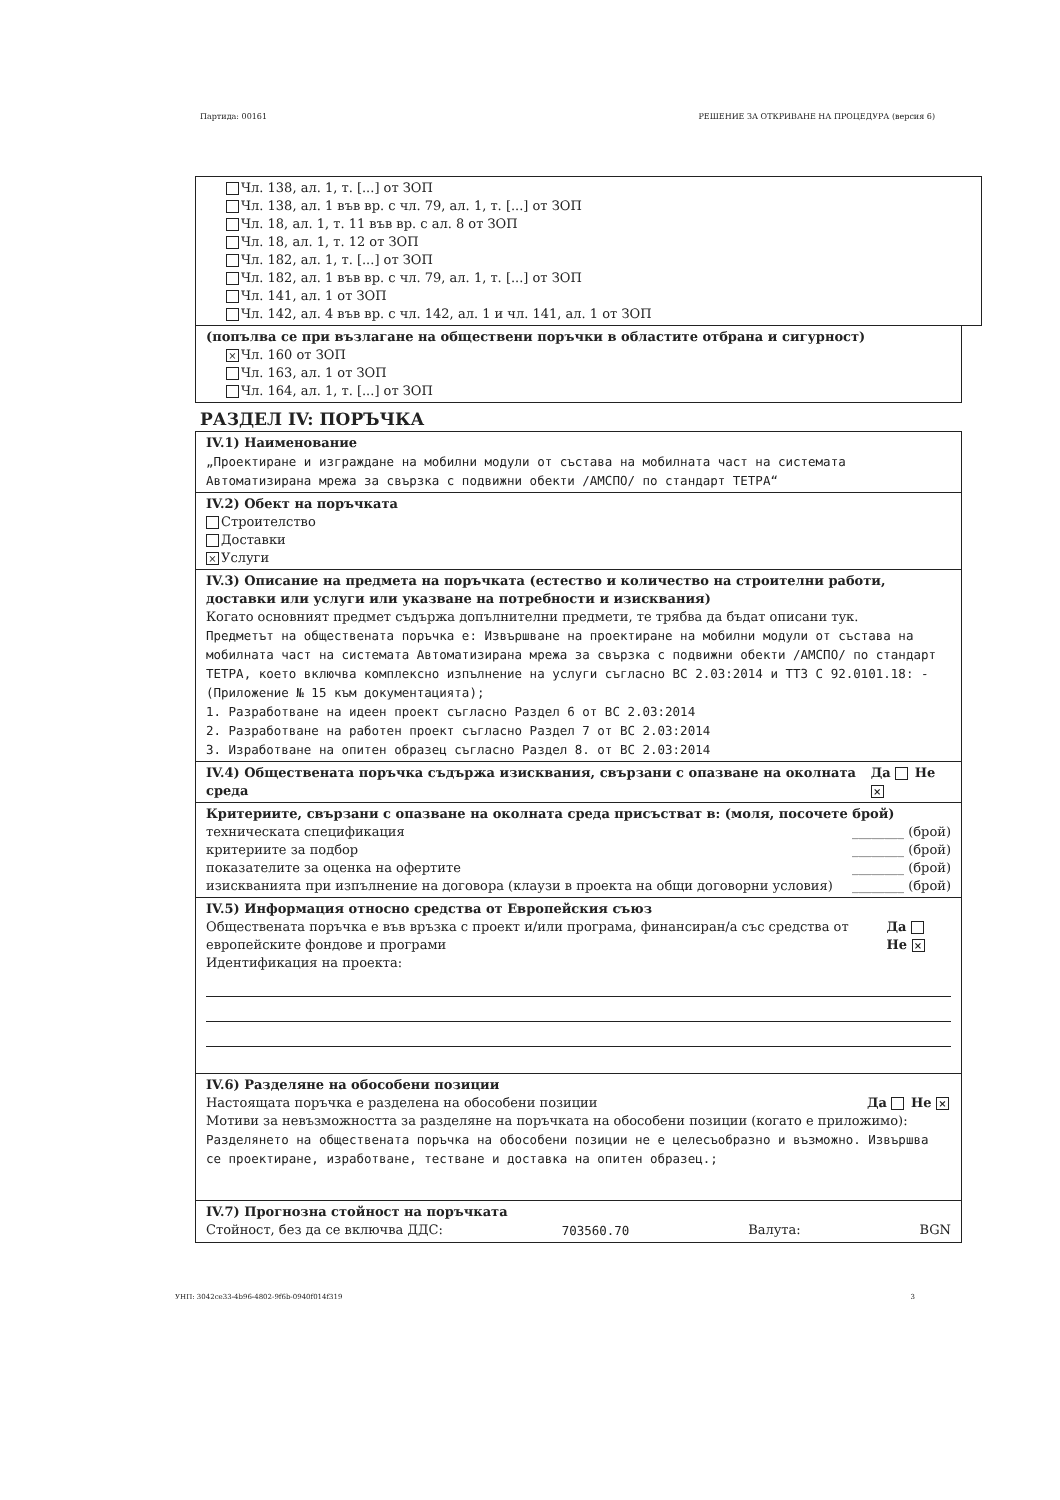Партида: 00161 РЕШЕНИЕ ЗА ОТКРИВАНЕ НА ПРОЦЕДУРА (версия 6)
Чл. 138, ал. 1, т. [...] от ЗОП
Чл. 138, ал. 1 във вр. с чл. 79, ал. 1, т. [...] от ЗОП
Чл. 18, ал. 1, т. 11 във вр. с ал. 8 от ЗОП
Чл. 18, ал. 1, т. 12 от ЗОП
Чл. 182, ал. 1, т. [...] от ЗОП
Чл. 182, ал. 1 във вр. с чл. 79, ал. 1, т. [...] от ЗОП
Чл. 141, ал. 1 от ЗОП
Чл. 142, ал. 4 във вр. с чл. 142, ал. 1 и чл. 141, ал. 1 от ЗОП
(попълва се при възлагане на обществени поръчки в областите отбрана и сигурност)
× Чл. 160 от ЗОП
Чл. 163, ал. 1 от ЗОП
Чл. 164, ал. 1, т. [...] от ЗОП
РАЗДЕЛ IV: ПОРЪЧКА
IV.1) Наименование
„Проектиране и изграждане на мобилни модули от състава на мобилната част на системата Автоматизирана мрежа за свързка с подвижни обекти /АМСПО/ по стандарт ТЕТРА“
IV.2) Обект на поръчката
Строителство
Доставки
× Услуги
IV.3) Описание на предмета на поръчката (естество и количество на строителни работи, доставки или услуги или указване на потребности и изисквания)
Когато основният предмет съдържа допълнителни предмети, те трябва да бъдат описани тук.
Предметът на обществената поръчка е: Извършване на проектиране на мобилни модули от състава на мобилната част на системата Автоматизирана мрежа за свързка с подвижни обекти /АМСПО/ по стандарт ТЕТРА, което включва комплексно изпълнение на услуги съгласно ВС 2.03:2014 и ТТЗ С 92.0101.18: - (Приложение № 15 към документацията);
1. Разработване на идеен проект съгласно Раздел 6 от ВС 2.03:2014
2. Разработване на работен проект съгласно Раздел 7 от ВС 2.03:2014
3. Изработване на опитен образец съгласно Раздел 8. от ВС 2.03:2014
IV.4) Обществената поръчка съдържа изисквания, свързани с опазване на околната среда Да Не ×
Критериите, свързани с опазване на околната среда присъстват в: (моля, посочете брой)
техническата спецификация ________ (брой)
критериите за подбор ________ (брой)
показателите за оценка на офертите ________ (брой)
изискванията при изпълнение на договора (клаузи в проекта на общи договорни условия) ________ (брой)
IV.5) Информация относно средства от Европейския съюз
Обществената поръчка е във връзка с проект и/или програма, финансиран/а със средства от европейските фондове и програми Да Не ×
Идентификация на проекта:
IV.6) Разделяне на обособени позиции
Настоящата поръчка е разделена на обособени позиции Да Не ×
Мотиви за невъзможността за разделяне на поръчката на обособени позиции (когато е приложимо):
Разделянето на обществената поръчка на обособени позиции не е целесъобразно и възможно. Извършва се проектиране, изработване, тестване и доставка на опитен образец.;
IV.7) Прогнозна стойност на поръчката
Стойност, без да се включва ДДС: 703560.70 Валута: BGN
УНП: 3042ce33-4b96-4802-9f6b-0940f014f319 3